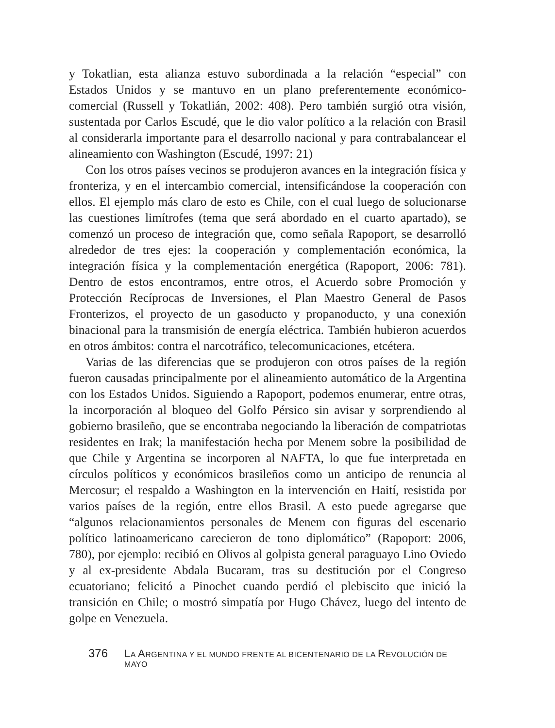y Tokatlian, esta alianza estuvo subordinada a la relación “especial” con Estados Unidos y se mantuvo en un plano preferentemente económico-comercial (Russell y Tokatlián, 2002: 408). Pero también surgió otra visión, sustentada por Carlos Escudé, que le dio valor político a la relación con Brasil al considerarla importante para el desarrollo nacional y para contrabalancear el alineamiento con Washington (Escudé, 1997: 21)
Con los otros países vecinos se produjeron avances en la integración física y fronteriza, y en el intercambio comercial, intensificándose la cooperación con ellos. El ejemplo más claro de esto es Chile, con el cual luego de solucionarse las cuestiones limítrofes (tema que será abordado en el cuarto apartado), se comenzó un proceso de integración que, como señala Rapoport, se desarrolló alrededor de tres ejes: la cooperación y complementación económica, la integración física y la complementación energética (Rapoport, 2006: 781). Dentro de estos encontramos, entre otros, el Acuerdo sobre Promoción y Protección Recíprocas de Inversiones, el Plan Maestro General de Pasos Fronterizos, el proyecto de un gasoducto y propanoducto, y una conexión binacional para la transmisión de energía eléctrica. También hubieron acuerdos en otros ámbitos: contra el narcotráfico, telecomunicaciones, etcétera.
Varias de las diferencias que se produjeron con otros países de la región fueron causadas principalmente por el alineamiento automático de la Argentina con los Estados Unidos. Siguiendo a Rapoport, podemos enumerar, entre otras, la incorporación al bloqueo del Golfo Pérsico sin avisar y sorprendiendo al gobierno brasileño, que se encontraba negociando la liberación de compatriotas residentes en Irak; la manifestación hecha por Menem sobre la posibilidad de que Chile y Argentina se incorporen al NAFTA, lo que fue interpretada en círculos políticos y económicos brasileños como un anticipo de renuncia al Mercosur; el respaldo a Washington en la intervención en Haití, resistida por varios países de la región, entre ellos Brasil. A esto puede agregarse que “algunos relacionamientos personales de Menem con figuras del escenario político latinoamericano carecieron de tono diplomático” (Rapoport: 2006, 780), por ejemplo: recibió en Olivos al golpista general paraguayo Lino Oviedo y al ex-presidente Abdala Bucaram, tras su destitución por el Congreso ecuatoriano; felicitó a Pinochet cuando perdió el plebiscito que inició la transición en Chile; o mostró simpatía por Hugo Chávez, luego del intento de golpe en Venezuela.
376 LA ARGENTINA Y EL MUNDO FRENTE AL BICENTENARIO DE LA REVOLUCIÓN DE MAYO